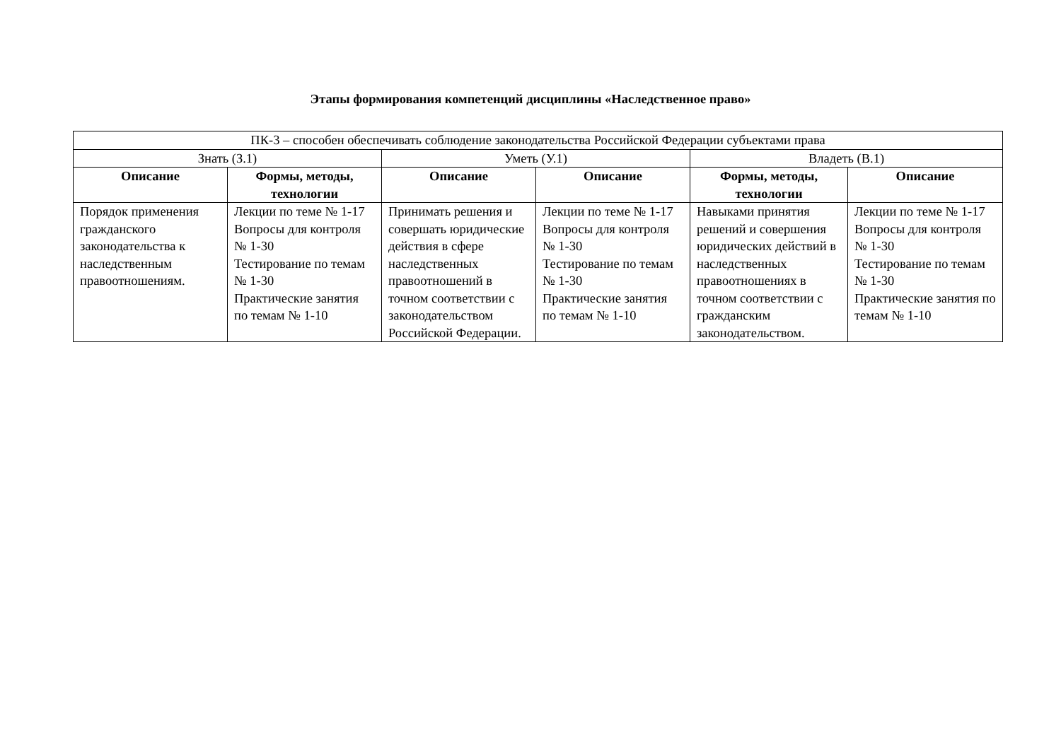Этапы формирования компетенций дисциплины «Наследственное право»
| ПК-3 – способен обеспечивать соблюдение законодательства Российской Федерации субъектами права | | | | | |
| Знать (З.1) | | Уметь (У.1) | | Владеть (В.1) | |
| Описание | Формы, методы, технологии | Описание | Описание | Формы, методы, технологии | Описание |
| Порядок применения гражданского законодательства к наследственным правоотношениям. | Лекции по теме № 1-17 Вопросы для контроля № 1-30 Тестирование по темам № 1-30 Практические занятия по темам № 1-10 | Принимать решения и совершать юридические действия в сфере наследственных правоотношений в точном соответствии с законодательством Российской Федерации. | Лекции по теме № 1-17 Вопросы для контроля № 1-30 Тестирование по темам № 1-30 Практические занятия по темам № 1-10 | Навыками принятия решений и совершения юридических действий в наследственных правоотношениях в точном соответствии с гражданским законодательством. | Лекции по теме № 1-17 Вопросы для контроля № 1-30 Тестирование по темам № 1-30 Практические занятия по темам № 1-10 |